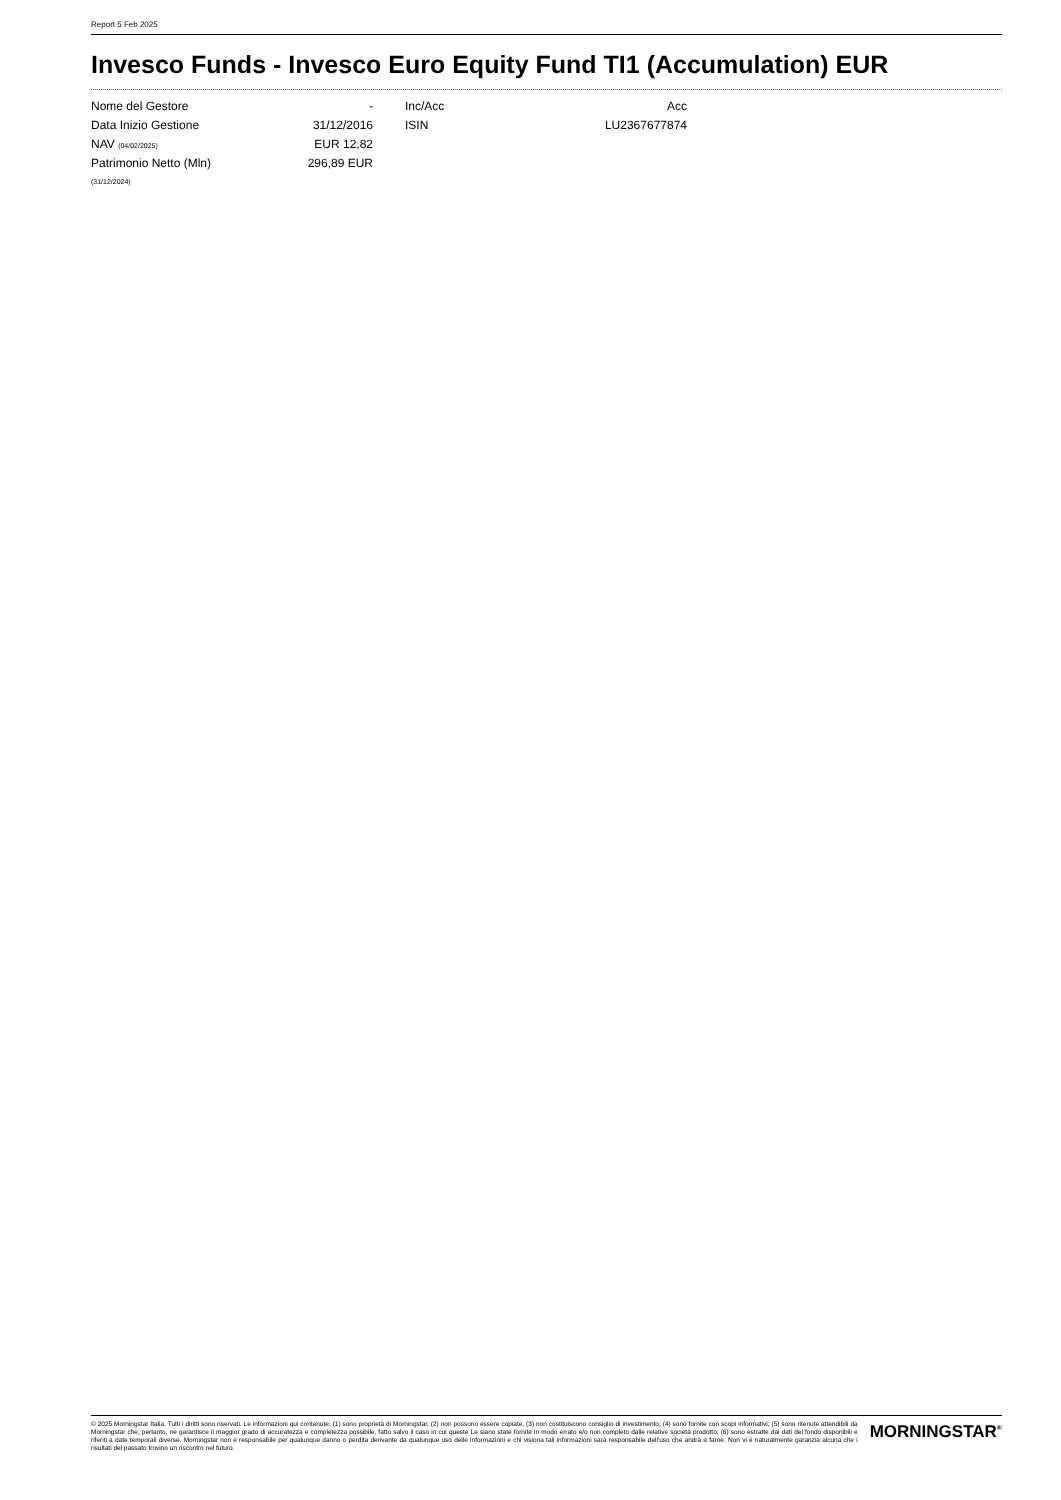Report 5 Feb 2025
Invesco Funds - Invesco Euro Equity Fund TI1 (Accumulation) EUR
| Nome del Gestore | - |
| Data Inizio Gestione | 31/12/2016 |
| NAV (04/02/2025) | EUR 12,82 |
| Patrimonio Netto (Mln) | 296,89 EUR |
| (31/12/2024) | |
| Inc/Acc | Acc |
| ISIN | LU2367677874 |
© 2025 Morningstar Italia. Tutti i diritti sono riservati. Le informazioni qui contenute: (1) sono proprietà di Morningstar, (2) non possono essere copiate, (3) non costituiscono consiglio di investimento; (4) sono fornite con scopi informativi; (5) sono ritenute attendibili da Morningstar che, pertanto, ne garantisce il maggior grado di accuratezza e completezza possibile, fatto salvo il caso in cui queste Le siano state fornite in modo errato e/o non completo dalle relative società prodotto; (6) sono estratte dai dati del fondo disponibili e riferiti a date temporali diverse. Morningstar non è responsabile per qualunque danno o perdita derivante da qualunque uso delle informazioni e chi visiona tali informazioni sarà responsabile dell'uso che andrà a farne. Non vi è naturalmente garanzia alcuna che i risultati del passato trovino un riscontro nel futuro.
MORNINGSTAR<sup>®</sup>